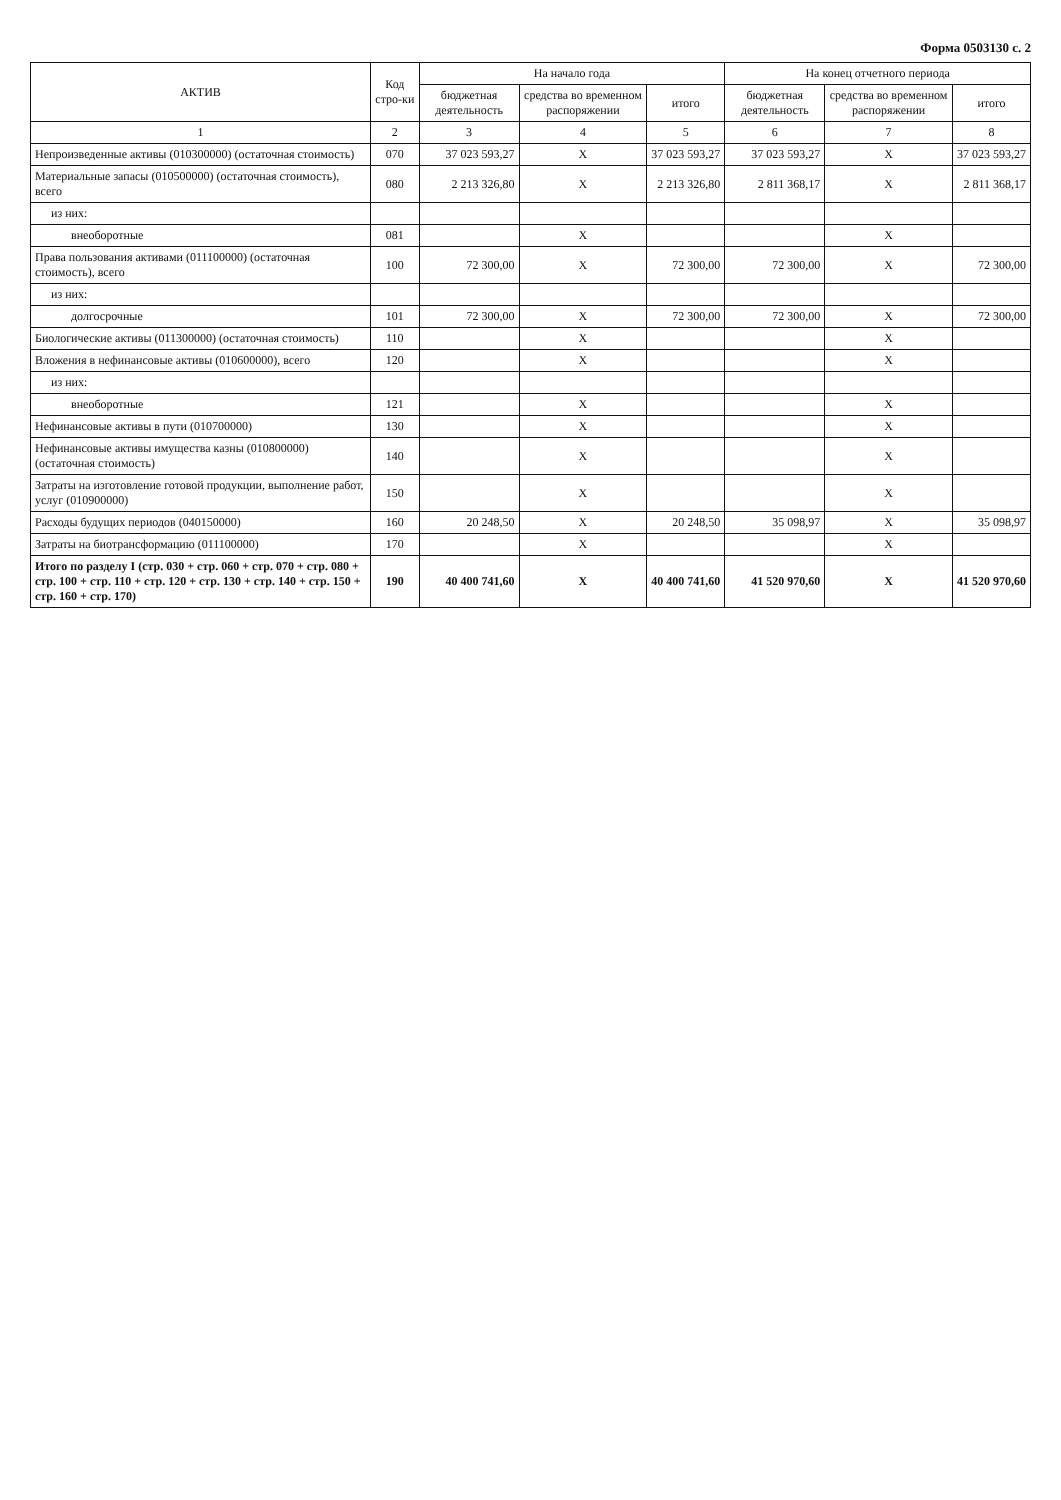Форма 0503130 с. 2
| АКТИВ | Код стро-ки | На начало года | | | На конец отчетного периода | | |
| --- | --- | --- | --- | --- | --- | --- | --- |
| | | бюджетная деятельность | средства во временном распоряжении | итого | бюджетная деятельность | средства во временном распоряжении | итого |
| 1 | 2 | 3 | 4 | 5 | 6 | 7 | 8 |
| Непроизведенные активы (010300000) (остаточная стоимость) | 070 | 37 023 593,27 | X | 37 023 593,27 | 37 023 593,27 | X | 37 023 593,27 |
| Материальные запасы (010500000) (остаточная стоимость), всего | 080 | 2 213 326,80 | X | 2 213 326,80 | 2 811 368,17 | X | 2 811 368,17 |
| из них: | | | | | | | |
| внеоборотные | 081 | | X | | | X | |
| Права пользования активами (011100000) (остаточная стоимость), всего | 100 | 72 300,00 | X | 72 300,00 | 72 300,00 | X | 72 300,00 |
| из них: | | | | | | | |
| долгосрочные | 101 | 72 300,00 | X | 72 300,00 | 72 300,00 | X | 72 300,00 |
| Биологические активы (011300000) (остаточная стоимость) | 110 | | X | | | X | |
| Вложения в нефинансовые активы (010600000), всего | 120 | | X | | | X | |
| из них: | | | | | | | |
| внеоборотные | 121 | | X | | | X | |
| Нефинансовые активы в пути (010700000) | 130 | | X | | | X | |
| Нефинансовые активы имущества казны (010800000) (остаточная стоимость) | 140 | | X | | | X | |
| Затраты на изготовление готовой продукции, выполнение работ, услуг (010900000) | 150 | | X | | | X | |
| Расходы будущих периодов (040150000) | 160 | 20 248,50 | X | 20 248,50 | 35 098,97 | X | 35 098,97 |
| Затраты на биотрансформацию (011100000) | 170 | | X | | | X | |
| Итого по разделу I (стр. 030 + стр. 060 + стр. 070 + стр. 080 + стр. 100 + стр. 110 + стр. 120 + стр. 130 + стр. 140 + стр. 150 + стр. 160 + стр. 170) | 190 | 40 400 741,60 | X | 40 400 741,60 | 41 520 970,60 | X | 41 520 970,60 |